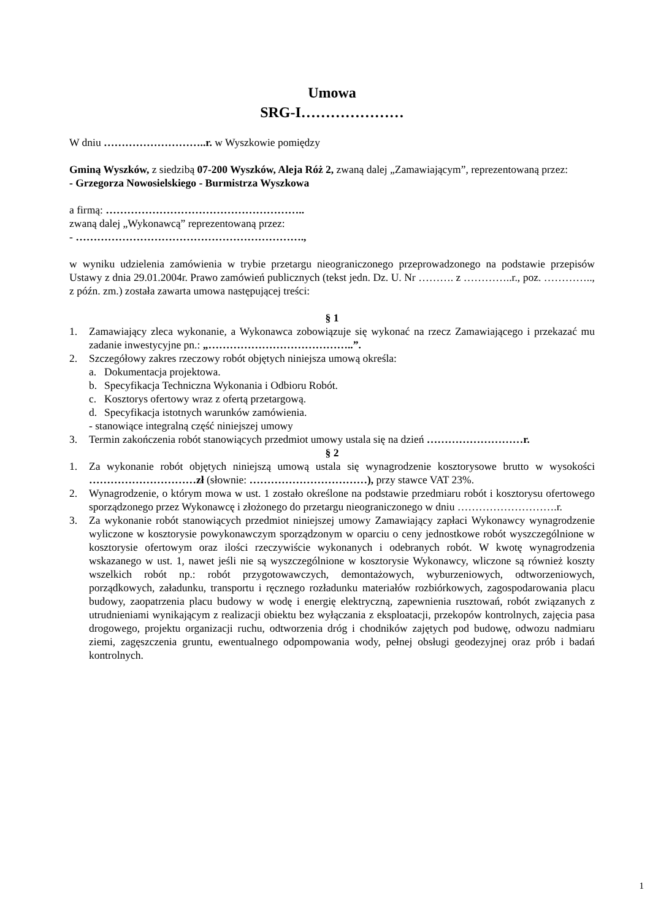Umowa
SRG-I…………………
W dniu ………………………..r. w Wyszkowie pomiędzy
Gminą Wyszków, z siedzibą 07-200 Wyszków, Aleja Róż 2, zwaną dalej „Zamawiającym”, reprezentowaną przez:
- Grzegorza Nowosielskiego - Burmistrza Wyszkowa
a firmą: ………………………………………………..
zwaną dalej „Wykonawcą” reprezentowaną przez:
- ……………………………………………………….,
w wyniku udzielenia zamówienia w trybie przetargu nieograniczonego przeprowadzonego na podstawie przepisów Ustawy z dnia 29.01.2004r. Prawo zamówień publicznych (tekst jedn. Dz. U. Nr ………. z …………..r., poz. ………….., z późn. zm.) została zawarta umowa następującej treści:
§ 1
1. Zamawiający zleca wykonanie, a Wykonawca zobowiązuje się wykonać na rzecz Zamawiającego i przekazać mu zadanie inwestycyjne pn.: „…………………………………..”.
2. Szczegółowy zakres rzeczowy robót objętych niniejsza umową określa:
a. Dokumentacja projektowa.
b. Specyfikacja Techniczna Wykonania i Odbioru Robót.
c. Kosztorys ofertowy wraz z ofertą przetargową.
d. Specyfikacja istotnych warunków zamówienia.
- stanowiące integralną część niniejszej umowy
3. Termin zakończenia robót stanowiących przedmiot umowy ustala się na dzień ………………………r.
§ 2
1. Za wykonanie robót objętych niniejszą umową ustala się wynagrodzenie kosztorysowe brutto w wysokości …………………………zł (słownie: ……………………………), przy stawce VAT 23%.
2. Wynagrodzenie, o którym mowa w ust. 1 zostało określone na podstawie przedmiaru robót i kosztorysu ofertowego sporządzonego przez Wykonawcę i złożonego do przetargu nieograniczonego w dniu ……………………….r.
3. Za wykonanie robót stanowiących przedmiot niniejszej umowy Zamawiający zapłaci Wykonawcy wynagrodzenie wyliczone w kosztorysie powykonawczym sporządzonym w oparciu o ceny jednostkowe robót wyszczególnione w kosztorysie ofertowym oraz ilości rzeczywiście wykonanych i odebranych robót. W kwotę wynagrodzenia wskazanego w ust. 1, nawet jeśli nie są wyszczególnione w kosztorysie Wykonawcy, wliczone są również koszty wszelkich robót np.: robót przygotowawczych, demontażowych, wyburzeniowych, odtworzeniowych, porządkowych, załadunku, transportu i ręcznego rozładunku materiałów rozbiórkowych, zagospodarowania placu budowy, zaopatrzenia placu budowy w wodę i energię elektryczną, zapewnienia rusztowań, robót związanych z utrudnieniami wynikającym z realizacji obiektu bez wyłączania z eksploatacji, przekopów kontrolnych, zajęcia pasa drogowego, projektu organizacji ruchu, odtworzenia dróg i chodników zajętych pod budowę, odwozu nadmiaru ziemi, zagęszczenia gruntu, ewentualnego odpompowania wody, pełnej obsługi geodezyjnej oraz prób i badań kontrolnych.
1